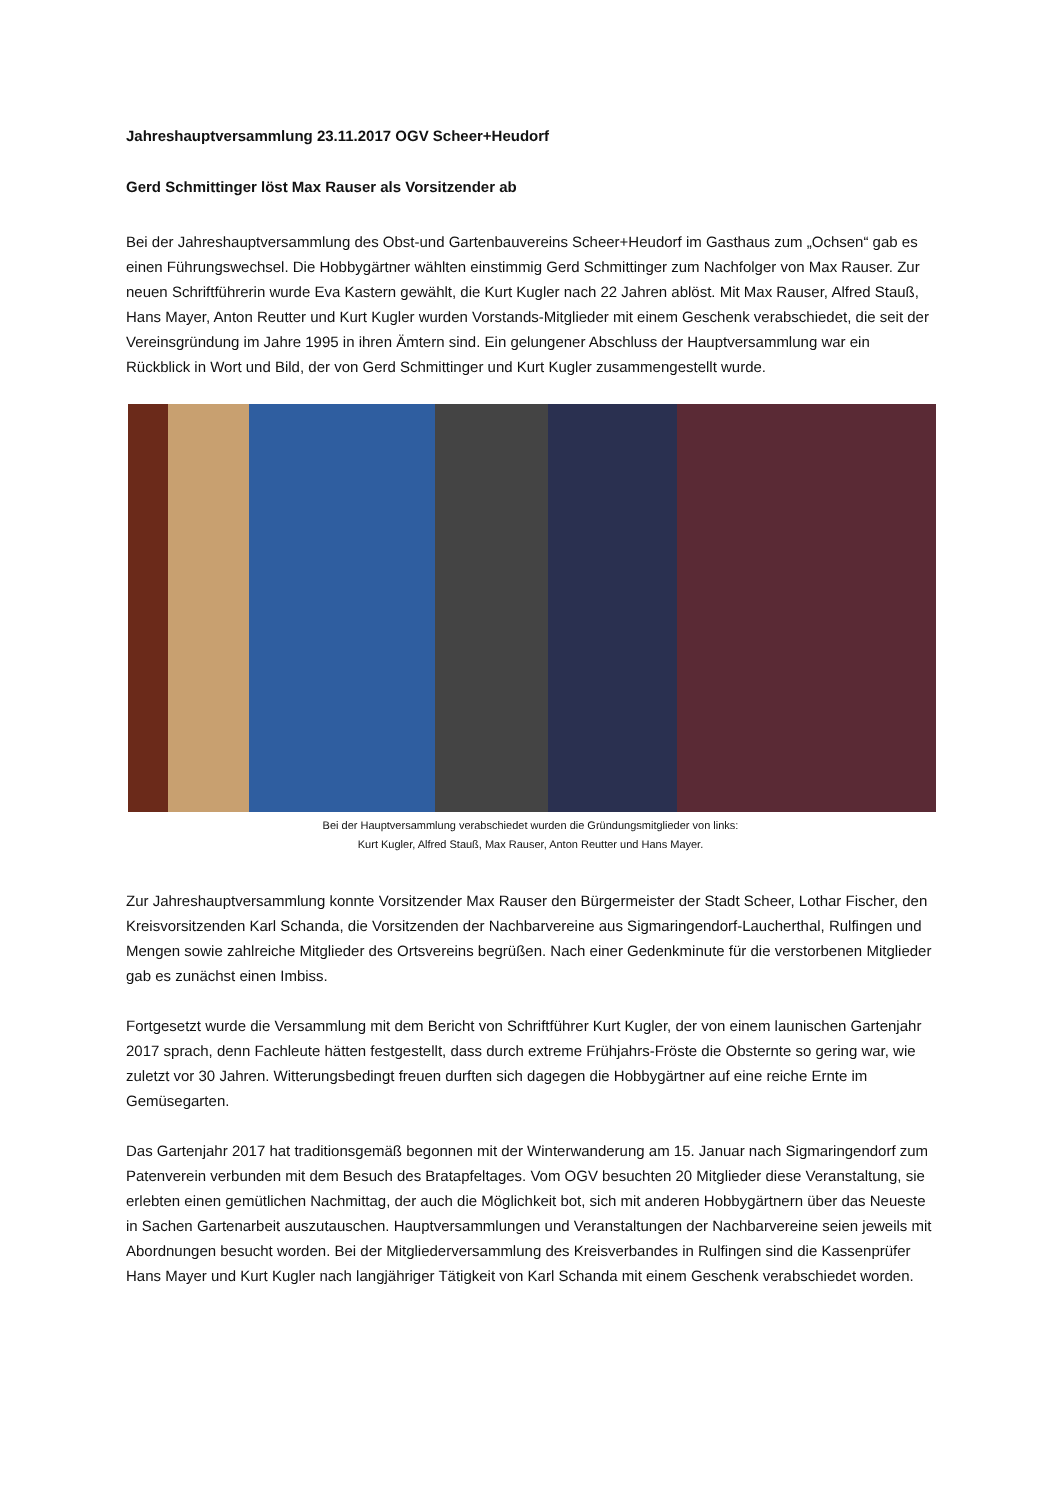Jahreshauptversammlung 23.11.2017 OGV Scheer+Heudorf
Gerd Schmittinger löst Max Rauser als Vorsitzender ab
Bei der Jahreshauptversammlung des Obst-und Gartenbauvereins Scheer+Heudorf im Gasthaus zum „Ochsen“ gab es einen Führungswechsel. Die Hobbygärtner wählten einstimmig Gerd Schmittinger zum Nachfolger von Max Rauser. Zur neuen Schriftführerin wurde Eva Kastern gewählt, die Kurt Kugler nach 22 Jahren ablöst. Mit Max Rauser, Alfred Stauß, Hans Mayer, Anton Reutter und Kurt Kugler wurden Vorstands-Mitglieder mit einem Geschenk verabschiedet, die seit der Vereinsgründung im Jahre 1995 in ihren Ämtern sind. Ein gelungener Abschluss der Hauptversammlung war ein Rückblick in Wort und Bild, der von Gerd Schmittinger und Kurt Kugler zusammengestellt wurde.
Bei der Hauptversammlung verabschiedet wurden die Gründungsmitglieder von links:
Kurt Kugler, Alfred Stauß, Max Rauser, Anton Reutter und Hans Mayer.
Zur Jahreshauptversammlung konnte Vorsitzender Max Rauser den Bürgermeister der Stadt Scheer, Lothar Fischer, den Kreisvorsitzenden Karl Schanda, die Vorsitzenden der Nachbarvereine aus Sigmaringendorf-Laucherthal, Rulfingen und Mengen sowie zahlreiche Mitglieder des Ortsvereins begrüßen. Nach einer Gedenkminute für die verstorbenen Mitglieder gab es zunächst einen Imbiss.
Fortgesetzt wurde die Versammlung mit dem Bericht von Schriftführer Kurt Kugler, der von einem launischen Gartenjahr 2017 sprach, denn Fachleute hätten festgestellt, dass durch extreme Frühjahrs-Fröste die Obsternte so gering war, wie zuletzt vor 30 Jahren. Witterungsbedingt freuen durften sich dagegen die Hobbygärtner auf eine reiche Ernte im Gemüsegarten.
Das Gartenjahr 2017 hat traditionsgemäß begonnen mit der Winterwanderung am 15. Januar nach Sigmaringendorf zum Patenverein verbunden mit dem Besuch des Bratapfeltages. Vom OGV besuchten 20 Mitglieder diese Veranstaltung, sie erlebten einen gemütlichen Nachmittag, der auch die Möglichkeit bot, sich mit anderen Hobbygärtnern über das Neueste in Sachen Gartenarbeit auszutauschen. Hauptversammlungen und Veranstaltungen der Nachbarvereine seien jeweils mit Abordnungen besucht worden. Bei der Mitgliederversammlung des Kreisverbandes in Rulfingen sind die Kassenprüfer Hans Mayer und Kurt Kugler nach langjähriger Tätigkeit von Karl Schanda mit einem Geschenk verabschiedet worden.